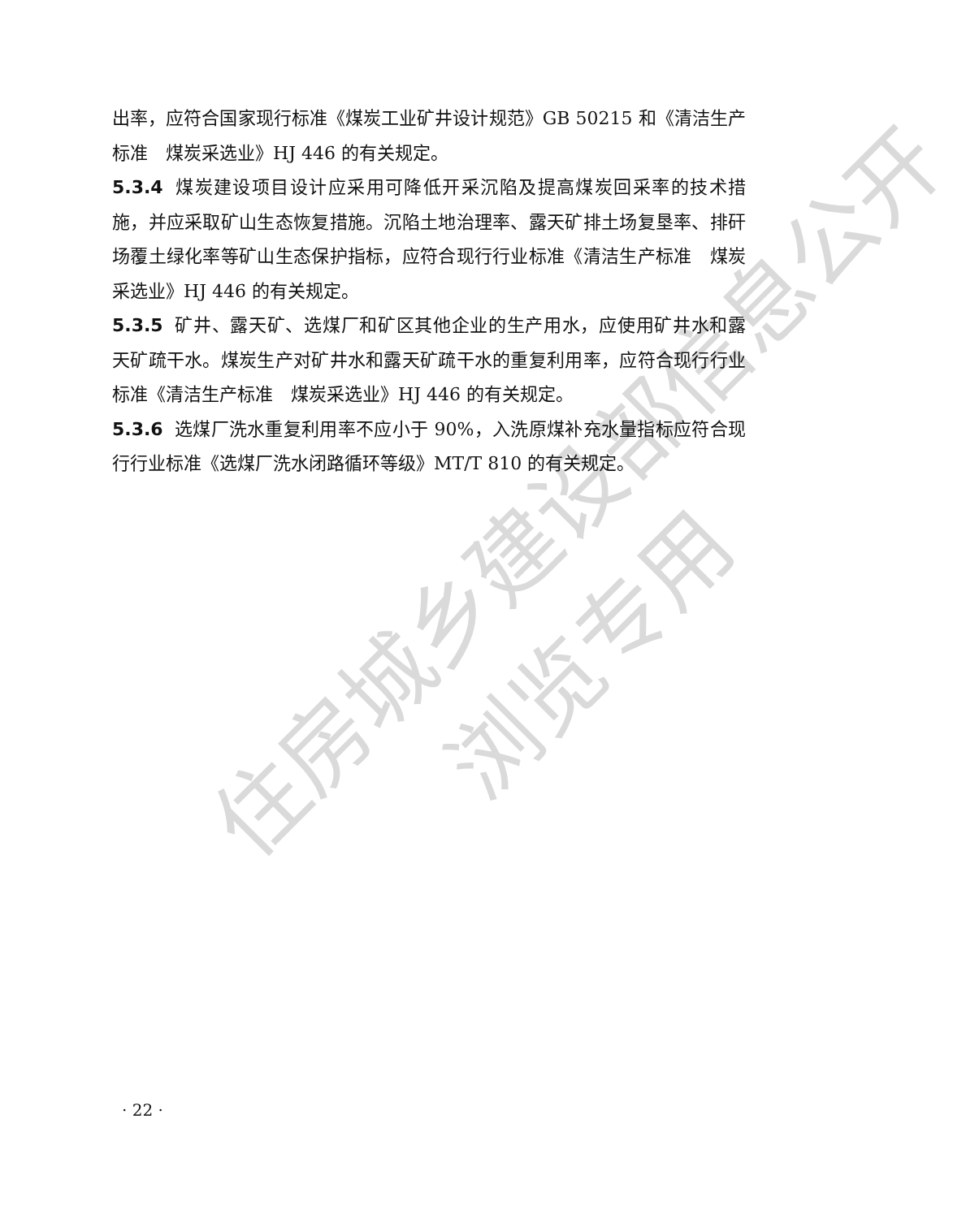住房城乡建设部信息公开
浏览专用
出率，应符合国家现行标准《煤炭工业矿井设计规范》GB 50215 和《清洁生产标准　煤炭采选业》HJ 446 的有关规定。
5.3.4 煤炭建设项目设计应采用可降低开采沉陷及提高煤炭回采率的技术措施，并应采取矿山生态恢复措施。沉陷土地治理率、露天矿排土场复垦率、排矸场覆土绿化率等矿山生态保护指标，应符合现行行业标准《清洁生产标准　煤炭采选业》HJ 446 的有关规定。
5.3.5 矿井、露天矿、选煤厂和矿区其他企业的生产用水，应使用矿井水和露天矿疏干水。煤炭生产对矿井水和露天矿疏干水的重复利用率，应符合现行行业标准《清洁生产标准　煤炭采选业》HJ 446 的有关规定。
5.3.6 选煤厂洗水重复利用率不应小于 90%，入洗原煤补充水量指标应符合现行行业标准《选煤厂洗水闭路循环等级》MT/T 810 的有关规定。
· 22 ·